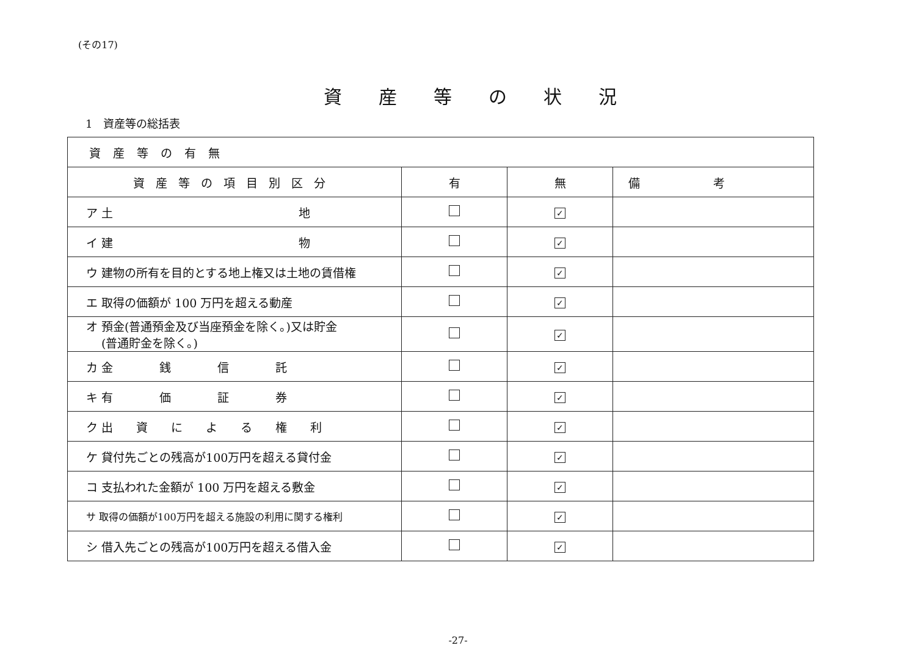(その17)
資産等の状況
1　資産等の総括表
| 資産等の有無 | | | |
| 資産等の項目別区分 | 有 | 無 | 備考 |
| ア 土 地 | | ✓ | |
| イ 建 物 | | ✓ | |
| ウ 建物の所有を目的とする地上権又は土地の賃借権 | | ✓ | |
| エ 取得の価額が 100 万円を超える動産 | | ✓ | |
| オ 預金(普通預金及び当座預金を除く。)又は貯金 (普通貯金を除く。) | | ✓ | |
| カ 金 銭 信 託 | | ✓ | |
| キ 有 価 証 券 | | ✓ | |
| ク 出 資 に よ る 権 利 | | ✓ | |
| ケ 貸付先ごとの残高が100万円を超える貸付金 | | ✓ | |
| コ 支払われた金額が 100 万円を超える敷金 | | ✓ | |
| サ 取得の価額が100万円を超える施設の利用に関する権利 | | ✓ | |
| シ 借入先ごとの残高が100万円を超える借入金 | | ✓ | |
-27-